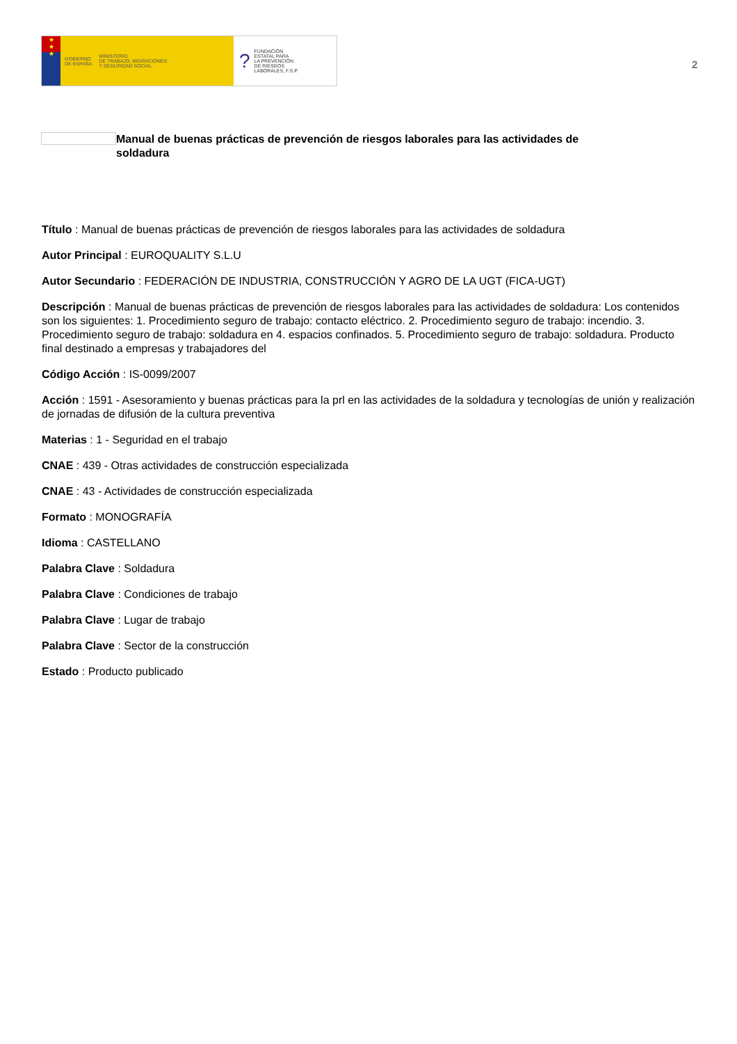★
★
★
GOBIERNO
DE ESPAÑA MINISTERIO
DE TRABAJO, MIGRACIONES
Y SEGURIDAD SOCIAL
? FUNDACIÓN
ESTATAL PARA
LA PREVENCIÓN
DE RIESGOS
LABORALES, F.S.P.
2
Manual de buenas prácticas de prevención de riesgos laborales para las actividades de soldadura
Título : Manual de buenas prácticas de prevención de riesgos laborales para las actividades de soldadura
Autor Principal : EUROQUALITY S.L.U
Autor Secundario : FEDERACIÓN DE INDUSTRIA, CONSTRUCCIÓN Y AGRO DE LA UGT (FICA-UGT)
Descripción : Manual de buenas prácticas de prevención de riesgos laborales para las actividades de soldadura: Los contenidos son los siguientes: 1. Procedimiento seguro de trabajo: contacto eléctrico. 2. Procedimiento seguro de trabajo: incendio. 3. Procedimiento seguro de trabajo: soldadura en 4. espacios confinados. 5. Procedimiento seguro de trabajo: soldadura. Producto final destinado a empresas y trabajadores del
Código Acción : IS-0099/2007
Acción : 1591 - Asesoramiento y buenas prácticas para la prl en las actividades de la soldadura y tecnologías de unión y realización de jornadas de difusión de la cultura preventiva
Materias : 1 - Seguridad en el trabajo
CNAE : 439 - Otras actividades de construcción especializada
CNAE : 43 - Actividades de construcción especializada
Formato : MONOGRAFÍA
Idioma : CASTELLANO
Palabra Clave : Soldadura
Palabra Clave : Condiciones de trabajo
Palabra Clave : Lugar de trabajo
Palabra Clave : Sector de la construcción
Estado : Producto publicado